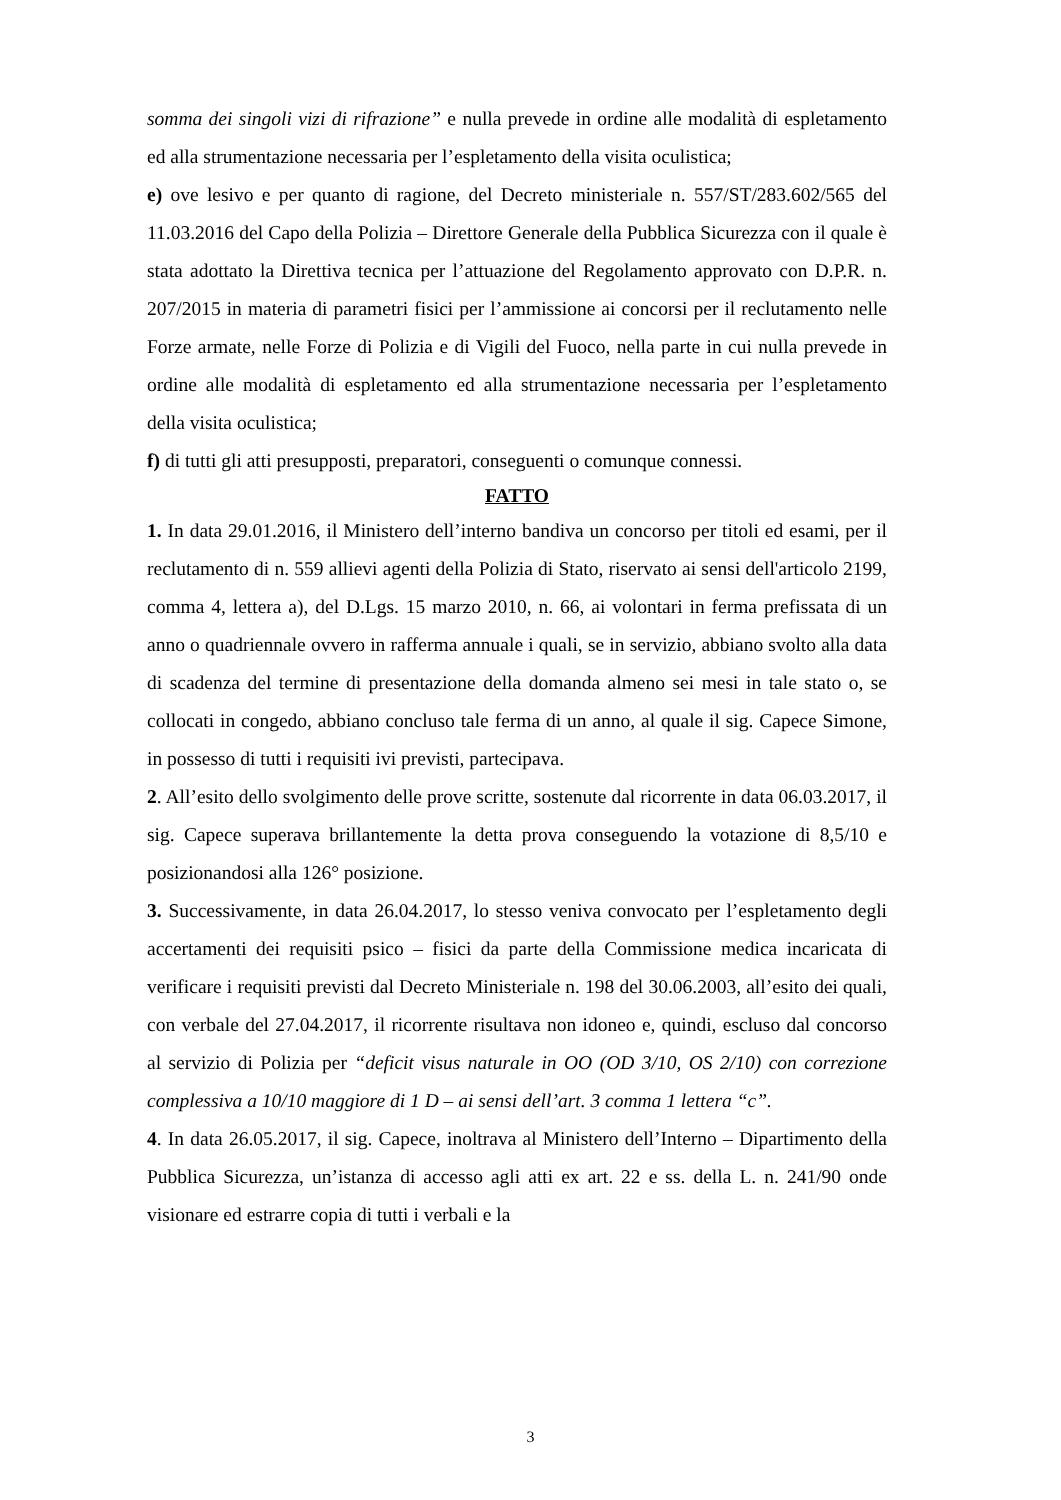somma dei singoli vizi di rifrazione” e nulla prevede in ordine alle modalità di espletamento ed alla strumentazione necessaria per l’espletamento della visita oculistica;
e) ove lesivo e per quanto di ragione, del Decreto ministeriale n. 557/ST/283.602/565 del 11.03.2016 del Capo della Polizia – Direttore Generale della Pubblica Sicurezza con il quale è stata adottato la Direttiva tecnica per l’attuazione del Regolamento approvato con D.P.R. n. 207/2015 in materia di parametri fisici per l’ammissione ai concorsi per il reclutamento nelle Forze armate, nelle Forze di Polizia e di Vigili del Fuoco, nella parte in cui nulla prevede in ordine alle modalità di espletamento ed alla strumentazione necessaria per l’espletamento della visita oculistica;
f) di tutti gli atti presupposti, preparatori, conseguenti o comunque connessi.
FATTO
1. In data 29.01.2016, il Ministero dell’interno bandiva un concorso per titoli ed esami, per il reclutamento di n. 559 allievi agenti della Polizia di Stato, riservato ai sensi dell'articolo 2199, comma 4, lettera a), del D.Lgs. 15 marzo 2010, n. 66, ai volontari in ferma prefissata di un anno o quadriennale ovvero in rafferma annuale i quali, se in servizio, abbiano svolto alla data di scadenza del termine di presentazione della domanda almeno sei mesi in tale stato o, se collocati in congedo, abbiano concluso tale ferma di un anno, al quale il sig. Capece Simone, in possesso di tutti i requisiti ivi previsti, partecipava.
2. All’esito dello svolgimento delle prove scritte, sostenute dal ricorrente in data 06.03.2017, il sig. Capece superava brillantemente la detta prova conseguendo la votazione di 8,5/10 e posizionandosi alla 126° posizione.
3. Successivamente, in data 26.04.2017, lo stesso veniva convocato per l’espletamento degli accertamenti dei requisiti psico – fisici da parte della Commissione medica incaricata di verificare i requisiti previsti dal Decreto Ministeriale n. 198 del 30.06.2003, all’esito dei quali, con verbale del 27.04.2017, il ricorrente risultava non idoneo e, quindi, escluso dal concorso al servizio di Polizia per “deficit visus naturale in OO (OD 3/10, OS 2/10) con correzione complessiva a 10/10 maggiore di 1 D – ai sensi dell’art. 3 comma 1 lettera “c”.
4. In data 26.05.2017, il sig. Capece, inoltrava al Ministero dell’Interno – Dipartimento della Pubblica Sicurezza, un’istanza di accesso agli atti ex art. 22 e ss. della L. n. 241/90 onde visionare ed estrarre copia di tutti i verbali e la
3